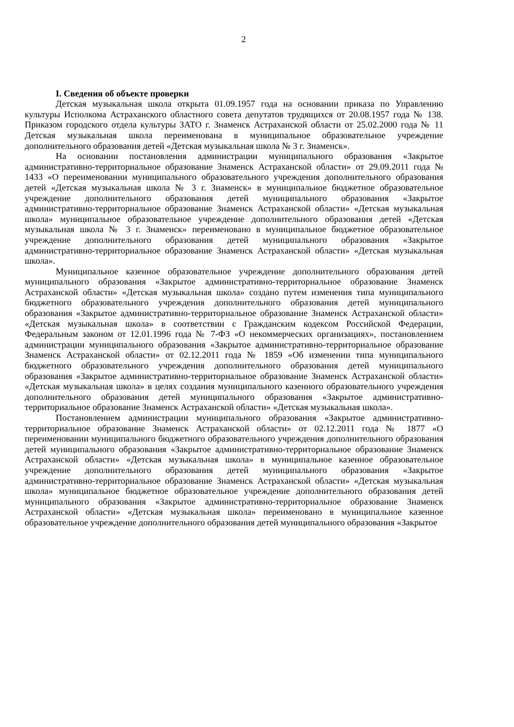2
I. Сведения об объекте проверки
Детская музыкальная школа открыта 01.09.1957 года на основании приказа по Управлению культуры Исполкома Астраханского областного совета депутатов трудящихся от 20.08.1957 года № 138. Приказом городского отдела культуры ЗАТО г. Знаменск Астраханской области от 25.02.2000 года № 11 Детская музыкальная школа переименована в муниципальное образовательное учреждение дополнительного образования детей «Детская музыкальная школа № 3 г. Знаменск».
На основании постановления администрации муниципального образования «Закрытое административно-территориальное образование Знаменск Астраханской области» от 29.09.2011 года № 1433 «О переименовании муниципального образовательного учреждения дополнительного образования детей «Детская музыкальная школа № 3 г. Знаменск» в муниципальное бюджетное образовательное учреждение дополнительного образования детей муниципального образования «Закрытое административно-территориальное образование Знаменск Астраханской области» «Детская музыкальная школа» муниципальное образовательное учреждение дополнительного образования детей «Детская музыкальная школа № 3 г. Знаменск» переименовано в муниципальное бюджетное образовательное учреждение дополнительного образования детей муниципального образования «Закрытое административно-территориальное образование Знаменск Астраханской области» «Детская музыкальная школа».
Муниципальное казенное образовательное учреждение дополнительного образования детей муниципального образования «Закрытое административно-территориальное образование Знаменск Астраханской области» «Детская музыкальная школа» создано путем изменения типа муниципального бюджетного образовательного учреждения дополнительного образования детей муниципального образования «Закрытое административно-территориальное образование Знаменск Астраханской области» «Детская музыкальная школа» в соответствии с Гражданским кодексом Российской Федерации, Федеральным законом от 12.01.1996 года № 7-ФЗ «О некоммерческих организациях», постановлением администрации муниципального образования «Закрытое административно-территориальное образование Знаменск Астраханской области» от 02.12.2011 года № 1859 «Об изменении типа муниципального бюджетного образовательного учреждения дополнительного образования детей муниципального образования «Закрытое административно-территориальное образование Знаменск Астраханской области» «Детская музыкальная школа» в целях создания муниципального казенного образовательного учреждения дополнительного образования детей муниципального образования «Закрытое административно-территориальное образование Знаменск Астраханской области» «Детская музыкальная школа».
Постановлением администрации муниципального образования «Закрытое административно-территориальное образование Знаменск Астраханской области» от 02.12.2011 года № 1877 «О переименовании муниципального бюджетного образовательного учреждения дополнительного образования детей муниципального образования «Закрытое административно-территориальное образование Знаменск Астраханской области» «Детская музыкальная школа» в муниципальное казенное образовательное учреждение дополнительного образования детей муниципального образования «Закрытое административно-территориальное образование Знаменск Астраханской области» «Детская музыкальная школа» муниципальное бюджетное образовательное учреждение дополнительного образования детей муниципального образования «Закрытое административно-территориальное образование Знаменск Астраханской области» «Детская музыкальная школа» переименовано в муниципальное казенное образовательное учреждение дополнительного образования детей муниципального образования «Закрытое